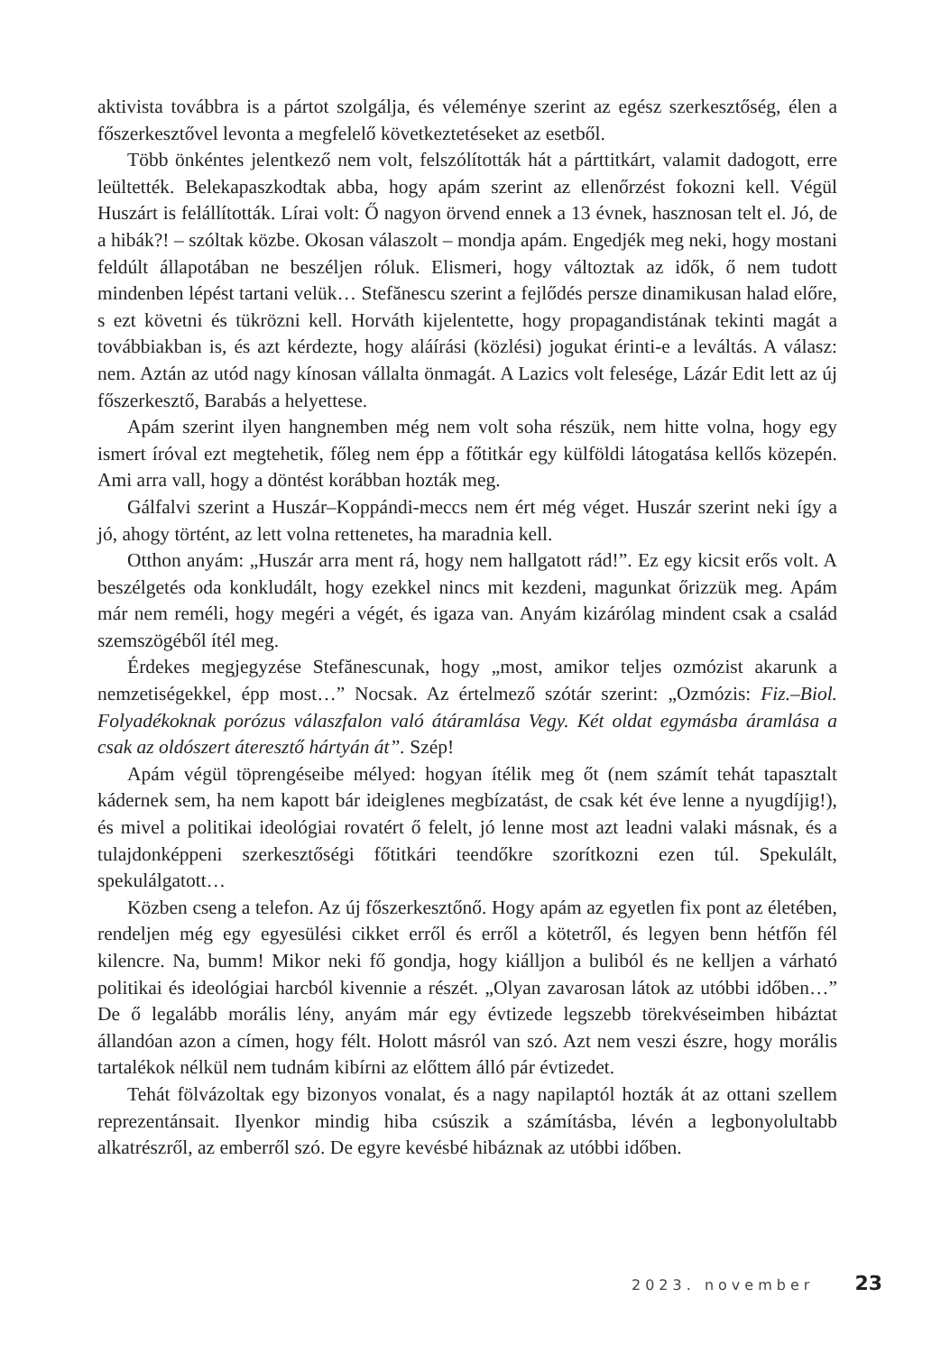aktivista továbbra is a pártot szolgálja, és véleménye szerint az egész szerkesztőség, élen a főszerkesztővel levonta a megfelelő következtetéseket az esetből.
Több önkéntes jelentkező nem volt, felszólították hát a párttitkárt, valamit dadogott, erre leültették. Belekapaszkodtak abba, hogy apám szerint az ellenőrzést fokozni kell. Végül Huszárt is felállították. Lírai volt: Ő nagyon örvend ennek a 13 évnek, hasznosan telt el. Jó, de a hibák?! – szóltak közbe. Okosan válaszolt – mondja apám. Engedjék meg neki, hogy mostani feldúlt állapotában ne beszéljen róluk. Elismeri, hogy változtak az idők, ő nem tudott mindenben lépést tartani velük… Stefănescu szerint a fejlődés persze dinamikusan halad előre, s ezt követni és tükrözni kell. Horváth kijelentette, hogy propagandistának tekinti magát a továbbiakban is, és azt kérdezte, hogy aláírási (közlési) jogukat érinti-e a leváltás. A válasz: nem. Aztán az utód nagy kínosan vállalta önmagát. A Lazics volt felesége, Lázár Edit lett az új főszerkesztő, Barabás a helyettese.
Apám szerint ilyen hangnemben még nem volt soha részük, nem hitte volna, hogy egy ismert íróval ezt megtehetik, főleg nem épp a főtitkár egy külföldi látogatása kellős közepén. Ami arra vall, hogy a döntést korábban hozták meg.
Gálfalvi szerint a Huszár–Koppándi-meccs nem ért még véget. Huszár szerint neki így a jó, ahogy történt, az lett volna rettenetes, ha maradnia kell.
Otthon anyám: „Huszár arra ment rá, hogy nem hallgatott rád!”. Ez egy kicsit erős volt. A beszélgetés oda konkludált, hogy ezekkel nincs mit kezdeni, magunkat őrizzük meg. Apám már nem reméli, hogy megéri a végét, és igaza van. Anyám kizárólag mindent csak a család szemszögéből ítél meg.
Érdekes megjegyzése Stefănescunak, hogy „most, amikor teljes ozmózist akarunk a nemzetiségekkel, épp most…” Nocsak. Az értelmező szótár szerint: „Ozmózis: Fiz.–Biol. Folyadékoknak porózus válaszfalon való átáramlása Vegy. Két oldat egymásba áramlása a csak az oldószert áteresztő hártyán át”. Szép!
Apám végül töprengéseibe mélyed: hogyan ítélik meg őt (nem számít tehát tapasztalt kádernek sem, ha nem kapott bár ideiglenes megbízatást, de csak két éve lenne a nyugdíjig!), és mivel a politikai ideológiai rovatért ő felelt, jó lenne most azt leadni valaki másnak, és a tulajdonképpeni szerkesztőségi főtitkári teendőkre szorítkozni ezen túl. Spekulált, spekulálgatott…
Közben cseng a telefon. Az új főszerkesztőnő. Hogy apám az egyetlen fix pont az életében, rendeljen még egy egyesülési cikket erről és erről a kötetről, és legyen benn hétfőn fél kilencre. Na, bumm! Mikor neki fő gondja, hogy kiálljon a buliból és ne kelljen a várható politikai és ideológiai harcból kivennie a részét. „Olyan zavarosan látok az utóbbi időben…” De ő legalább morális lény, anyám már egy évtizede legszebb törekvéseimben hibáztat állandóan azon a címen, hogy félt. Holott másról van szó. Azt nem veszi észre, hogy morális tartalékok nélkül nem tudnám kibírni az előttem álló pár évtizedet.
Tehát fölvázoltak egy bizonyos vonalat, és a nagy napilaptól hozták át az ottani szellem reprezentánsait. Ilyenkor mindig hiba csúszik a számításba, lévén a legbonyolultabb alkatrészről, az emberről szó. De egyre kevésbé hibáznak az utóbbi időben.
2023. november 23